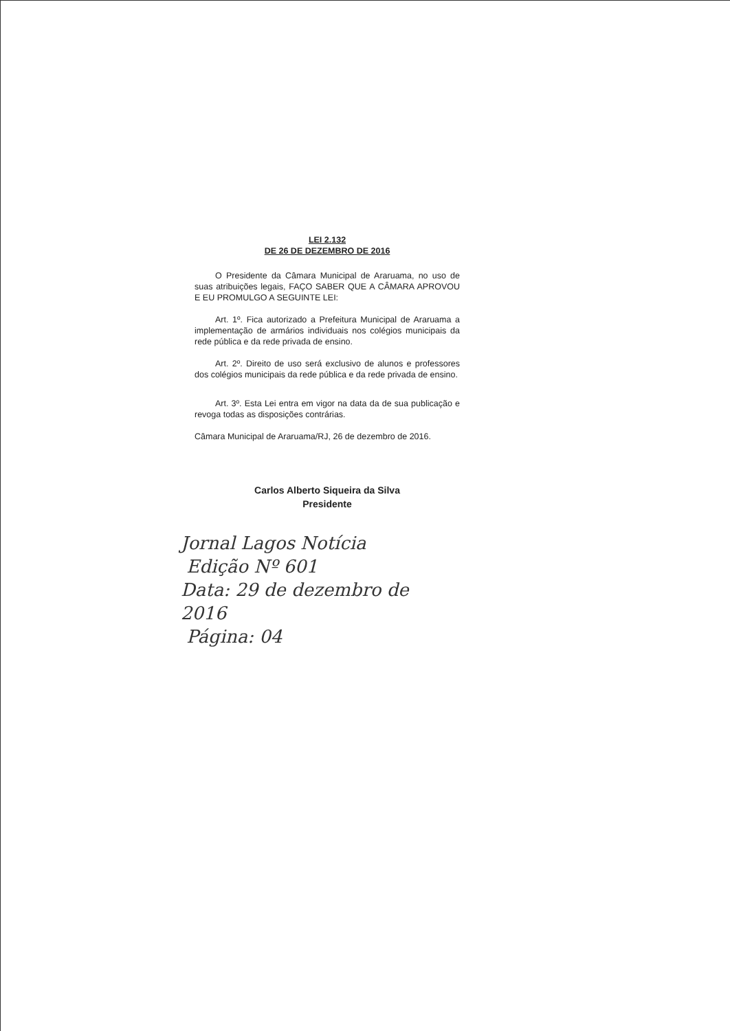LEI 2.132
DE 26 DE DEZEMBRO DE 2016
O Presidente da Câmara Municipal de Araruama, no uso de suas atribuições legais, FAÇO SABER QUE A CÂMARA APROVOU E EU PROMULGO A SEGUINTE LEI:
Art. 1º. Fica autorizado a Prefeitura Municipal de Araruama a implementação de armários individuais nos colégios municipais da rede pública e da rede privada de ensino.
Art. 2º. Direito de uso será exclusivo de alunos e professores dos colégios municipais da rede pública e da rede privada de ensino.
Art. 3º. Esta Lei entra em vigor na data da de sua publicação e revoga todas as disposições contrárias.
Câmara Municipal de Araruama/RJ, 26 de dezembro de 2016.
Carlos Alberto Siqueira da Silva
Presidente
Jornal Lagos Notícia
Edição Nº 601
Data: 29 de dezembro de 2016
Página: 04